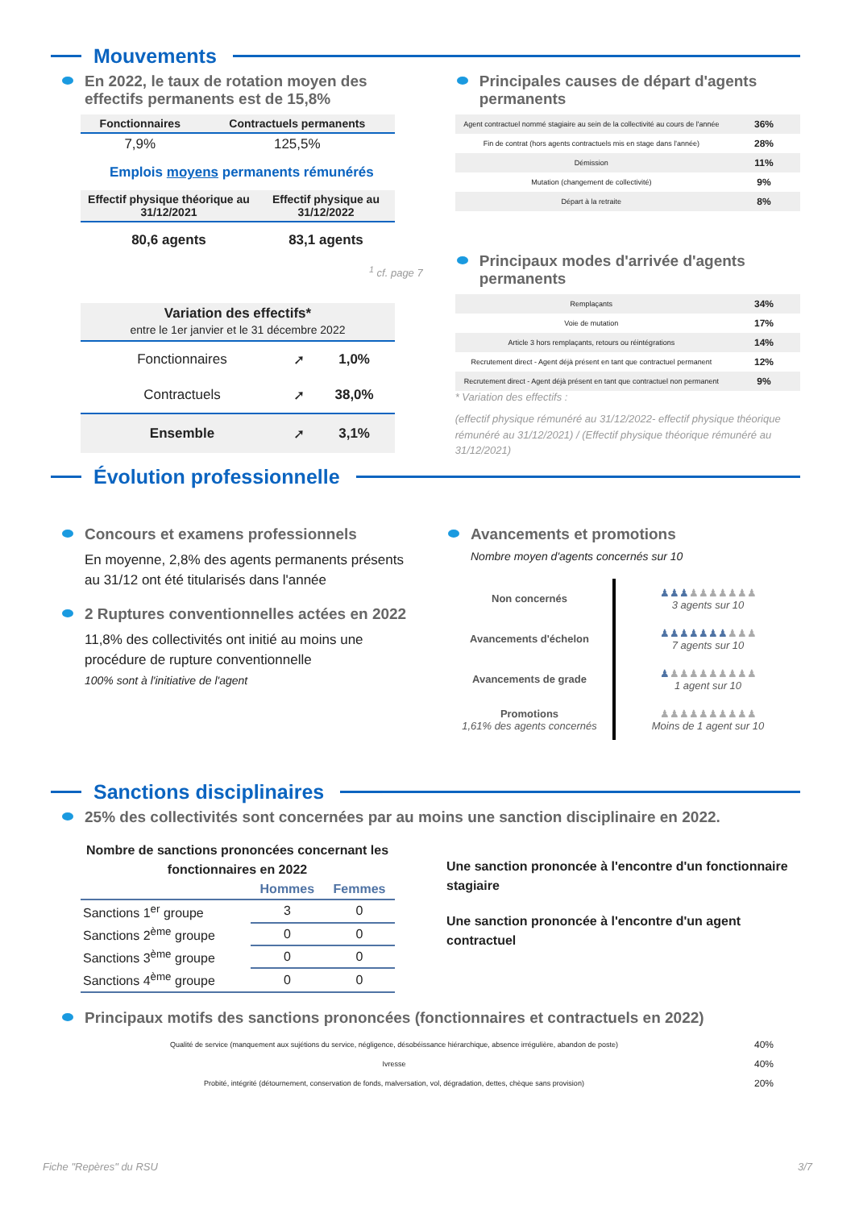Mouvements
En 2022, le taux de rotation moyen des effectifs permanents est de 15,8%
| Fonctionnaires | Contractuels permanents |
| --- | --- |
| 7,9% | 125,5% |
Emplois moyens permanents rémunérés
| Effectif physique théorique au 31/12/2021 | Effectif physique au 31/12/2022 |
| --- | --- |
| 80,6 agents | 83,1 agents |
<sup>1</sup> cf. page 7
| Variation des effectifs* entre le 1er janvier et le 31 décembre 2022 | | |
| --- | --- | --- |
| Fonctionnaires | ➚ | 1,0% |
| Contractuels | ➚ | 38,0% |
| Ensemble | ➚ | 3,1% |
Principales causes de départ d'agents permanents
| Agent contractuel nommé stagiaire au sein de la collectivité au cours de l'année | 36% |
| Fin de contrat (hors agents contractuels mis en stage dans l'année) | 28% |
| Démission | 11% |
| Mutation (changement de collectivité) | 9% |
| Départ à la retraite | 8% |
Principaux modes d'arrivée d'agents permanents
| Remplaçants | 34% |
| Voie de mutation | 17% |
| Article 3 hors remplaçants, retours ou réintégrations | 14% |
| Recrutement direct - Agent déjà présent en tant que contractuel permanent | 12% |
| Recrutement direct - Agent déjà présent en tant que contractuel non permanent | 9% |
* Variation des effectifs :
(effectif physique rémunéré au 31/12/2022- effectif physique théorique rémunéré au 31/12/2021) / (Effectif physique théorique rémunéré au 31/12/2021)
Évolution professionnelle
Concours et examens professionnels
En moyenne, 2,8% des agents permanents présents au 31/12 ont été titularisés dans l'année
2 Ruptures conventionnelles actées en 2022
11,8% des collectivités ont initié au moins une procédure de rupture conventionnelle
100% sont à l'initiative de l'agent
Avancements et promotions
Nombre moyen d'agents concernés sur 10
| Non concernés | ♟♟♟ ♟♟♟♟♟♟♟ 3 agents sur 10 |
| Avancements d'échelon | ♟♟♟♟♟♟♟ ♟♟♟ 7 agents sur 10 |
| Avancements de grade | ♟ ♟♟♟♟♟♟♟♟♟ 1 agent sur 10 |
| Promotions 1,61% des agents concernés | ♟♟♟♟♟♟♟♟♟♟ Moins de 1 agent sur 10 |
Sanctions disciplinaires
25% des collectivités sont concernées par au moins une sanction disciplinaire en 2022.
Nombre de sanctions prononcées concernant les fonctionnaires en 2022
| | Hommes | Femmes |
| --- | --- | --- |
| Sanctions 1<sup>er</sup> groupe | 3 | 0 |
| Sanctions 2<sup>ème</sup> groupe | 0 | 0 |
| Sanctions 3<sup>ème</sup> groupe | 0 | 0 |
| Sanctions 4<sup>ème</sup> groupe | 0 | 0 |
Une sanction prononcée à l'encontre d'un fonctionnaire stagiaire
Une sanction prononcée à l'encontre d'un agent contractuel
Principaux motifs des sanctions prononcées (fonctionnaires et contractuels en 2022)
| Qualité de service (manquement aux sujétions du service, négligence, désobéissance hiérarchique, absence irrégulière, abandon de poste) | 40% |
| Ivresse | 40% |
| Probité, intégrité (détournement, conservation de fonds, malversation, vol, dégradation, dettes, chèque sans provision) | 20% |
Fiche "Repères" du RSU 3/7